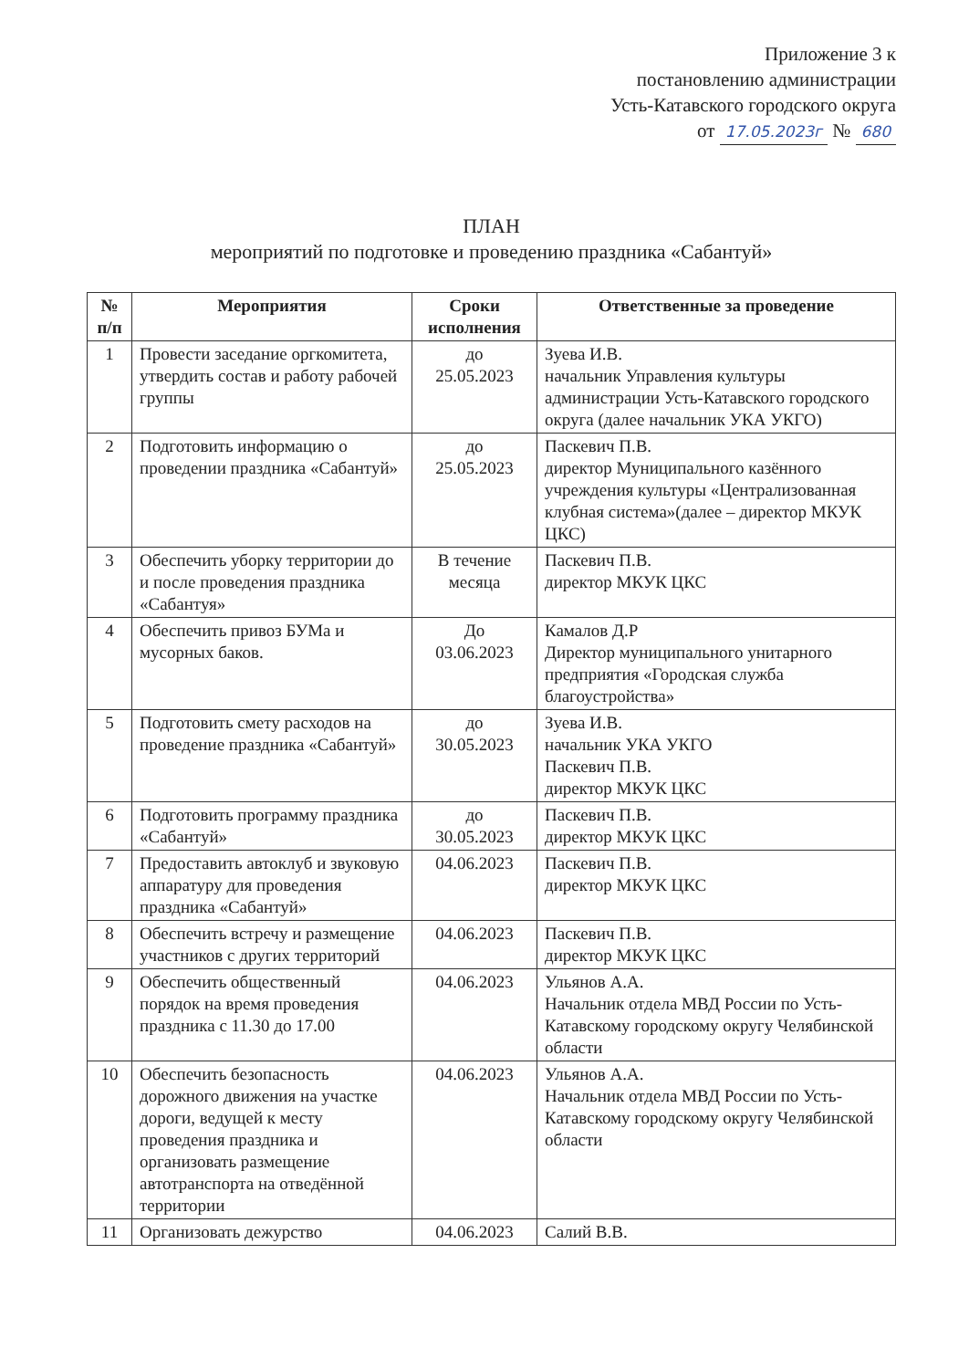Приложение 3 к
постановлению администрации
Усть-Катавского городского округа
от 17.05.2023г № 680
ПЛАН
мероприятий по подготовке и проведению праздника «Сабантуй»
| № п/п | Мероприятия | Сроки исполнения | Ответственные за проведение |
| --- | --- | --- | --- |
| 1 | Провести заседание оргкомитета, утвердить состав и работу рабочей группы | до 25.05.2023 | Зуева И.В. начальник Управления культуры администрации Усть-Катавского городского округа (далее начальник УКА УКГО) |
| 2 | Подготовить информацию о проведении праздника «Сабантуй» | до 25.05.2023 | Паскевич П.В. директор Муниципального казённого учреждения культуры «Централизованная клубная система»(далее – директор МКУК ЦКС) |
| 3 | Обеспечить уборку территории до и после проведения праздника «Сабантуя» | В течение месяца | Паскевич П.В. директор МКУК ЦКС |
| 4 | Обеспечить привоз БУМа и мусорных баков. | До 03.06.2023 | Камалов Д.Р Директор муниципального унитарного предприятия «Городская служба благоустройства» |
| 5 | Подготовить смету расходов на проведение праздника «Сабантуй» | до 30.05.2023 | Зуева И.В. начальник УКА УКГО Паскевич П.В. директор МКУК ЦКС |
| 6 | Подготовить программу праздника «Сабантуй» | до 30.05.2023 | Паскевич П.В. директор МКУК ЦКС |
| 7 | Предоставить автоклуб и звуковую аппаратуру для проведения праздника «Сабантуй» | 04.06.2023 | Паскевич П.В. директор МКУК ЦКС |
| 8 | Обеспечить встречу и размещение участников с других территорий | 04.06.2023 | Паскевич П.В. директор МКУК ЦКС |
| 9 | Обеспечить общественный порядок на время проведения праздника с 11.30 до 17.00 | 04.06.2023 | Ульянов А.А. Начальник отдела МВД России по Усть-Катавскому городскому округу Челябинской области |
| 10 | Обеспечить безопасность дорожного движения на участке дороги, ведущей к месту проведения праздника и организовать размещение автотранспорта на отведённой территории | 04.06.2023 | Ульянов А.А. Начальник отдела МВД России по Усть-Катавскому городскому округу Челябинской области |
| 11 | Организовать дежурство | 04.06.2023 | Салий В.В. |